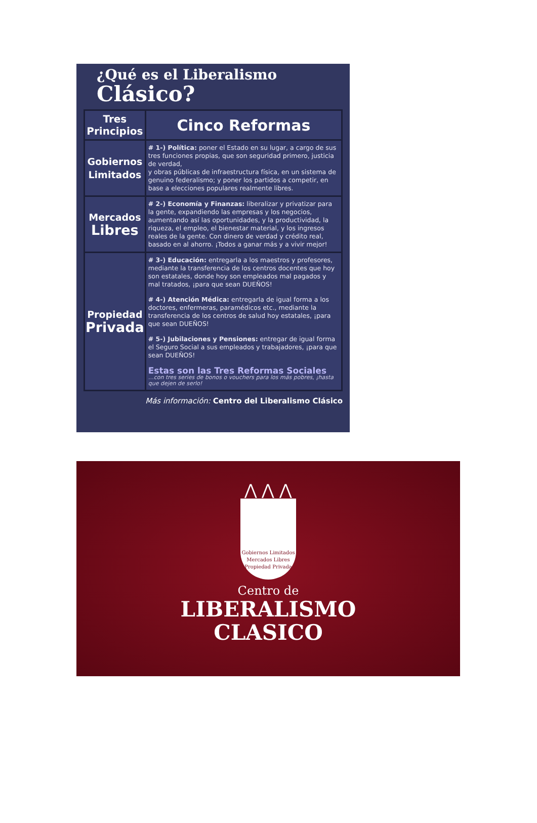¿Qué es el Liberalismo
Clásico?
| Tres Principios | Cinco Reformas |
| --- | --- |
| Gobiernos Limitados | # 1-) Política: poner el Estado en su lugar, a cargo de sus tres funciones propias, que son seguridad primero, justicia de verdad, y obras públicas de infraestructura física, en un sistema de genuino federalismo; y poner los partidos a competir, en base a elecciones populares realmente libres. |
| Mercados Libres | # 2-) Economía y Finanzas: liberalizar y privatizar para la gente, expandiendo las empresas y los negocios, aumentando así las oportunidades, y la productividad, la riqueza, el empleo, el bienestar material, y los ingresos reales de la gente. Con dinero de verdad y crédito real, basado en al ahorro. ¡Todos a ganar más y a vivir mejor! |
| Propiedad Privada | # 3-) Educación: entregarla a los maestros y profesores, mediante la transferencia de los centros docentes que hoy son estatales, donde hoy son empleados mal pagados y mal tratados, ¡para que sean DUEÑOS! # 4-) Atención Médica: entregarla de igual forma a los doctores, enfermeras, paramédicos etc., mediante la transferencia de los centros de salud hoy estatales, ¡para que sean DUEÑOS! # 5-) Jubilaciones y Pensiones: entregar de igual forma el Seguro Social a sus empleados y trabajadores, ¡para que sean DUEÑOS! Estas son las Tres Reformas Sociales …con tres series de bonos o vouchers para los más pobres, ¡hasta que dejen de serlo! |
Más información: Centro del Liberalismo Clásico
⋀ ⋀ ⋀
Gobiernos Limitados
Mercados Libres
Propiedad Privada
Centro de
LIBERALISMO
CLASICO